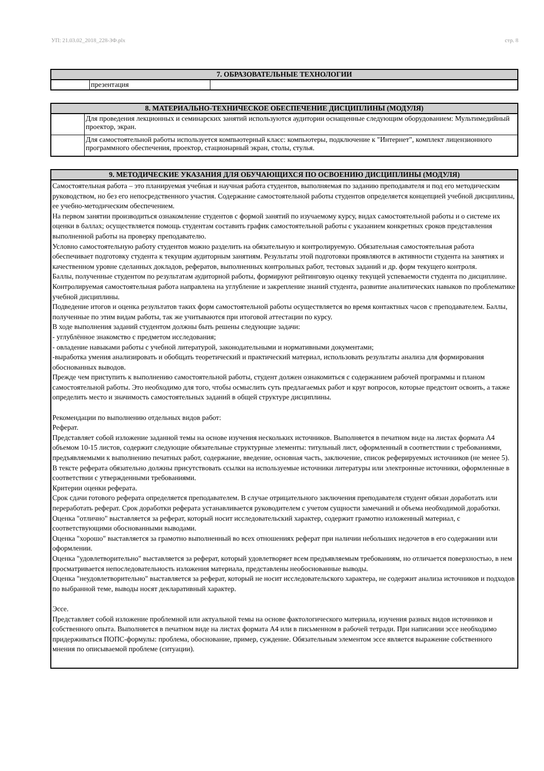УП: 21.03.02_2018_228-ЗФ.plx стр. 8
| 7. ОБРАЗОВАТЕЛЬНЫЕ ТЕХНОЛОГИИ | | |
| --- | --- | --- |
| | презентация | |
| 8. МАТЕРИАЛЬНО-ТЕХНИЧЕСКОЕ ОБЕСПЕЧЕНИЕ ДИСЦИПЛИНЫ (МОДУЛЯ) | |
| --- | --- |
| | Для проведения лекционных и семинарских занятий используются аудитории оснащенные следующим оборудованием: Мультимедийный проектор, экран. |
| | Для самостоятельной работы используется компьютерный класс: компьютеры, подключение к "Интернет", комплект лицензионного программного обеспечения, проектор, стационарный экран, столы, стулья. |
| 9. МЕТОДИЧЕСКИЕ УКАЗАНИЯ ДЛЯ ОБУЧАЮЩИХСЯ ПО ОСВОЕНИЮ ДИСЦИПЛИНЫ (МОДУЛЯ) |
| --- |
| Самостоятельная работа – это планируемая учебная и научная работа студентов, выполняемая по заданию преподавателя и под его методическим руководством, но без его непосредственного участия. Содержание самостоятельной работы студентов определяется концепцией учебной дисциплины, ее учебно-методическим обеспечением. На первом занятии производиться ознакомление студентов с формой занятий по изучаемому курсу, видах самостоятельной работы и о системе их оценки в баллах; осуществляется помощь студентам составить график самостоятельной работы с указанием конкретных сроков представления выполненной работы на проверку преподавателю. Условно самостоятельную работу студентов можно разделить на обязательную и контролируемую. Обязательная самостоятельная работа обеспечивает подготовку студента к текущим аудиторным занятиям. Результаты этой подготовки проявляются в активности студента на занятиях и качественном уровне сделанных докладов, рефератов, выполненных контрольных работ, тестовых заданий и др. форм текущего контроля. Баллы, полученные студентом по результатам аудиторной работы, формируют рейтинговую оценку текущей успеваемости студента по дисциплине. Контролируемая самостоятельная работа направлена на углубление и закрепление знаний студента, развитие аналитических навыков по проблематике учебной дисциплины. Подведение итогов и оценка результатов таких форм самостоятельной работы осуществляется во время контактных часов с преподавателем. Баллы, полученные по этим видам работы, так же учитываются при итоговой аттестации по курсу. В ходе выполнения заданий студентом должны быть решены следующие задачи: - углублённое знакомство с предметом исследования; - овладение навыками работы с учебной литературой, законодательными и нормативными документами; -выработка умения анализировать и обобщать теоретический и практический материал, использовать результаты анализа для формирования обоснованных выводов. Прежде чем приступить к выполнению самостоятельной работы, студент должен ознакомиться с содержанием рабочей программы и планом самостоятельной работы. Это необходимо для того, чтобы осмыслить суть предлагаемых работ и круг вопросов, которые предстоит освоить, а также определить место и значимость самостоятельных заданий в общей структуре дисциплины. Рекомендации по выполнению отдельных видов работ: Реферат. Представляет собой изложение заданной темы на основе изучения нескольких источников. Выполняется в печатном виде на листах формата А4 объемом 10-15 листов, содержит следующие обязательные структурные элементы: титульный лист, оформленный в соответствии с требованиями, предъявляемыми к выполнению печатных работ, содержание, введение, основная часть, заключение, список реферируемых источников (не менее 5). В тексте реферата обязательно должны присутствовать ссылки на используемые источники литературы или электронные источники, оформленные в соответствии с утвержденными требованиями. Критерии оценки реферата. Срок сдачи готового реферата определяется преподавателем. В случае отрицательного заключения преподавателя студент обязан доработать или переработать реферат. Срок доработки реферата устанавливается руководителем с учетом сущности замечаний и объема необходимой доработки. Оценка "отлично" выставляется за реферат, который носит исследовательский характер, содержит грамотно изложенный материал, с соответствующими обоснованными выводами. Оценка "хорошо" выставляется за грамотно выполненный во всех отношениях реферат при наличии небольших недочетов в его содержании или оформлении. Оценка "удовлетворительно" выставляется за реферат, который удовлетворяет всем предъявляемым требованиям, но отличается поверхностью, в нем просматривается непоследовательность изложения материала, представлены необоснованные выводы. Оценка "неудовлетворительно" выставляется за реферат, который не носит исследовательского характера, не содержит анализа источников и подходов по выбранной теме, выводы носят декларативный характер. Эссе. Представляет собой изложение проблемной или актуальной темы на основе фактологического материала, изучения разных видов источников и собственного опыта. Выполняется в печатном виде на листах формата А4 или в письменном в рабочей тетради. При написании эссе необходимо придерживаться ПОПС-формулы: проблема, обоснование, пример, суждение. Обязательным элементом эссе является выражение собственного мнения по описываемой проблеме (ситуации). |